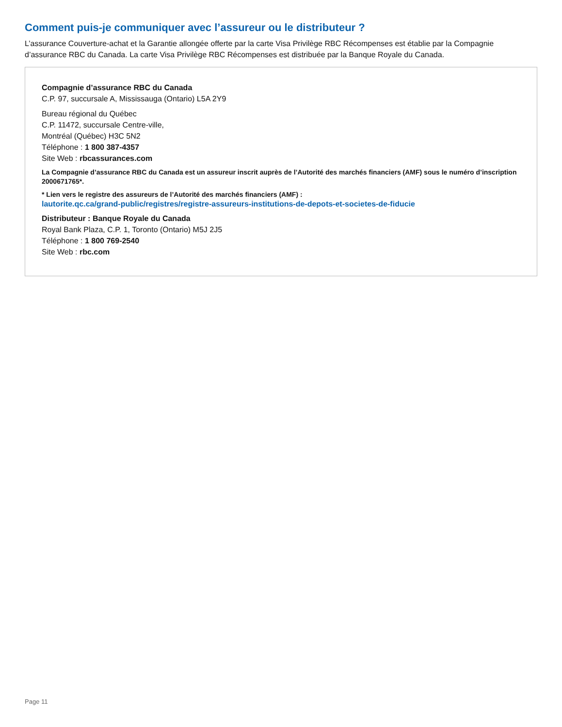Comment puis-je communiquer avec l’assureur ou le distributeur ?
L’assurance Couverture-achat et la Garantie allongée offerte par la carte Visa Privilège RBC Récompenses est établie par la Compagnie d’assurance RBC du Canada. La carte Visa Privilège RBC Récompenses est distribuée par la Banque Royale du Canada.
Compagnie d’assurance RBC du Canada
C.P. 97, succursale A, Mississauga (Ontario) L5A 2Y9
Bureau régional du Québec
C.P. 11472, succursale Centre-ville,
Montréal (Québec) H3C 5N2
Téléphone : 1 800 387-4357
Site Web : rbcassurances.com
La Compagnie d’assurance RBC du Canada est un assureur inscrit auprès de l’Autorité des marchés financiers (AMF) sous le numéro d’inscription 2000671765*.
* Lien vers le registre des assureurs de l’Autorité des marchés financiers (AMF) :
lautorite.qc.ca/grand-public/registres/registre-assureurs-institutions-de-depots-et-societes-de-fiducie
Distributeur : Banque Royale du Canada
Royal Bank Plaza, C.P. 1, Toronto (Ontario) M5J 2J5
Téléphone : 1 800 769-2540
Site Web : rbc.com
Page 11